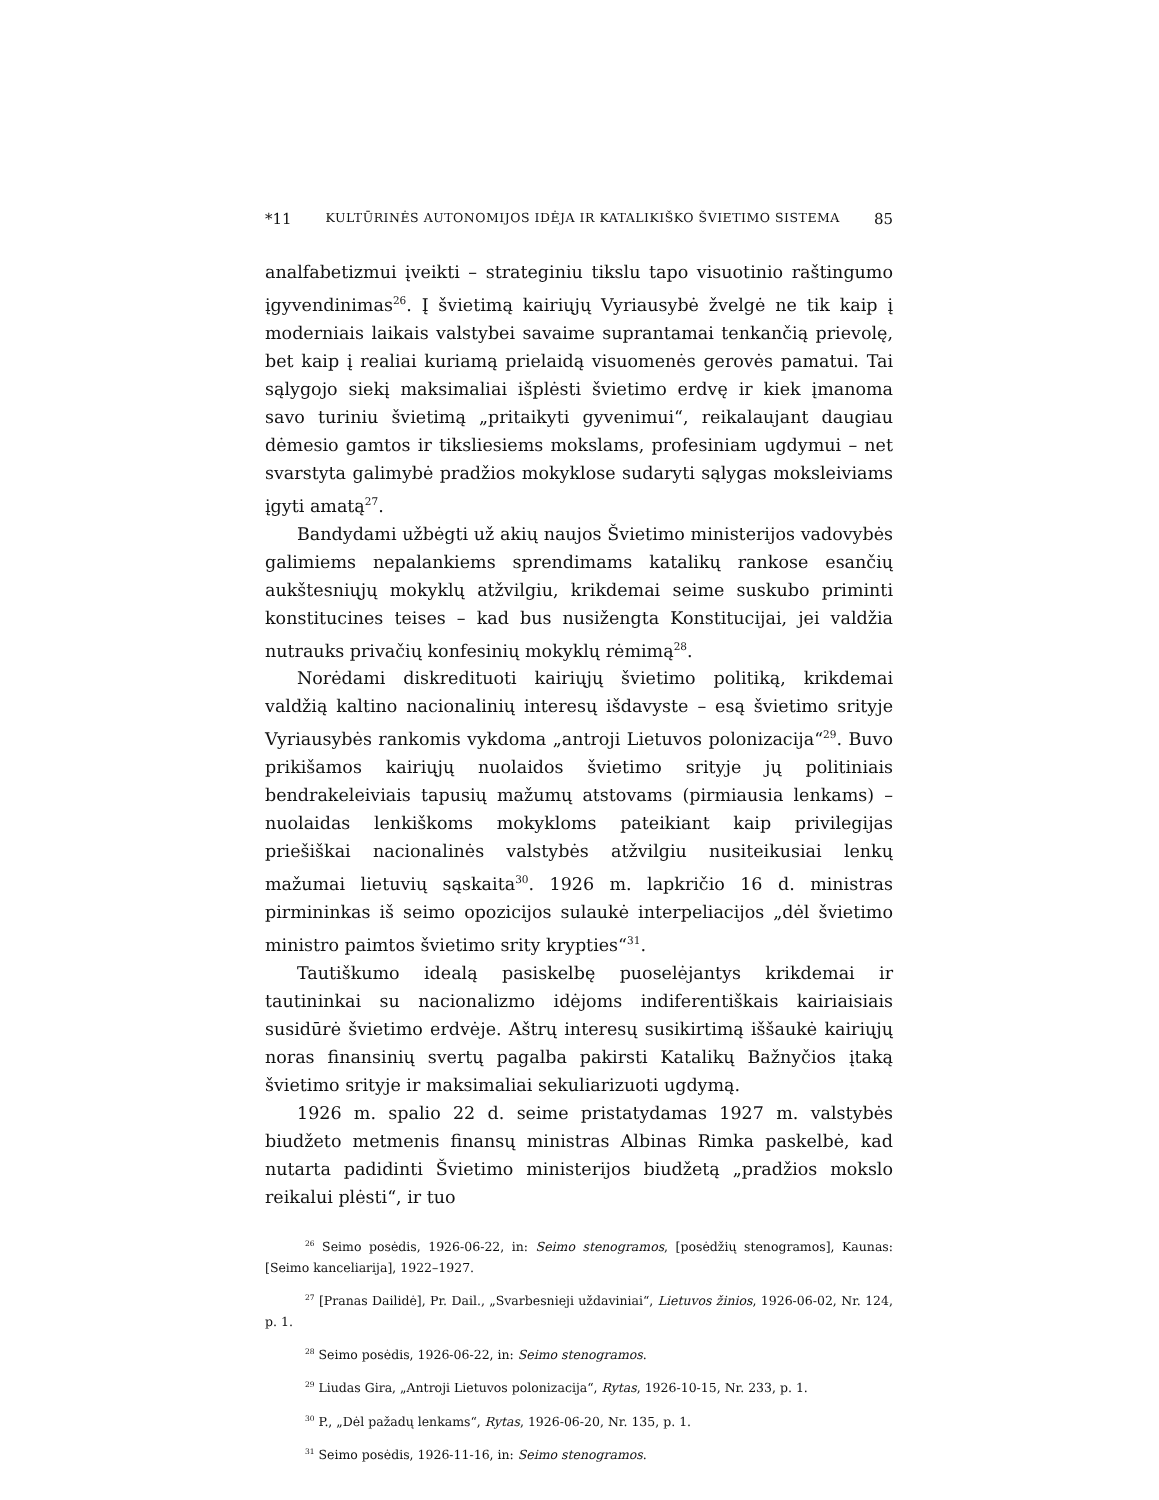*11 KULTŪRINĖS AUTONOMIJOS IDĖJA IR KATALIKIŠKO ŠVIETIMO SISTEMA 85
analfabetizmui įveikti – strateginiu tikslu tapo visuotinio raštingumo įgyvendinimas<sup>26</sup>. Į švietimą kairiųjų Vyriausybė žvelgė ne tik kaip į moderniais laikais valstybei savaime suprantamai tenkančią prievolę, bet kaip į realiai kuriamą prielaidą visuomenės gerovės pamatui. Tai sąlygojo siekį maksimaliai išplėsti švietimo erdvę ir kiek įmanoma savo turiniu švietimą „pritaikyti gyvenimui“, reikalaujant daugiau dėmesio gamtos ir tiksliesiems mokslams, profesiniam ugdymui – net svarstyta galimybė pradžios mokyklose sudaryti sąlygas moksleiviams įgyti amatą<sup>27</sup>.
Bandydami užbėgti už akių naujos Švietimo ministerijos vadovybės galimiems nepalankiems sprendimams katalikų rankose esančių aukštesniųjų mokyklų atžvilgiu, krikdemai seime suskubo priminti konstitucines teises – kad bus nusižengta Konstitucijai, jei valdžia nutrauks privačių konfesinių mokyklų rėmimą<sup>28</sup>.
Norėdami diskredituoti kairiųjų švietimo politiką, krikdemai valdžią kaltino nacionalinių interesų išdavyste – esą švietimo srityje Vyriausybės rankomis vykdoma „antroji Lietuvos polonizacija“<sup>29</sup>. Buvo prikišamos kairiųjų nuolaidos švietimo srityje jų politiniais bendrakeleiviais tapusių mažumų atstovams (pirmiausia lenkams) – nuolaidas lenkiškoms mokykloms pateikiant kaip privilegijas priešiškai nacionalinės valstybės atžvilgiu nusiteikusiai lenkų mažumai lietuvių sąskaita<sup>30</sup>. 1926 m. lapkričio 16 d. ministras pirmininkas iš seimo opozicijos sulaukė interpeliacijos „dėl švietimo ministro paimtos švietimo srity krypties“<sup>31</sup>.
Tautiškumo idealą pasiskelbę puoselėjantys krikdemai ir tautininkai su nacionalizmo idėjoms indiferentiškais kairiaisiais susidūrė švietimo erdvėje. Aštrų interesų susikirtimą iššaukė kairiųjų noras finansinių svertų pagalba pakirsti Katalikų Bažnyčios įtaką švietimo srityje ir maksimaliai sekuliarizuoti ugdymą.
1926 m. spalio 22 d. seime pristatydamas 1927 m. valstybės biudžeto metmenis finansų ministras Albinas Rimka paskelbė, kad nutarta padidinti Švietimo ministerijos biudžetą „pradžios mokslo reikalui plėsti“, ir tuo
<sup>26</sup> Seimo posėdis, 1926-06-22, in: Seimo stenogramos, [posėdžių stenogramos], Kaunas: [Seimo kanceliarija], 1922–1927.
<sup>27</sup> [Pranas Dailidė], Pr. Dail., „Svarbesnieji uždaviniai“, Lietuvos žinios, 1926-06-02, Nr. 124, p. 1.
<sup>28</sup> Seimo posėdis, 1926-06-22, in: Seimo stenogramos.
<sup>29</sup> Liudas Gira, „Antroji Lietuvos polonizacija“, Rytas, 1926-10-15, Nr. 233, p. 1.
<sup>30</sup> P., „Dėl pažadų lenkams“, Rytas, 1926-06-20, Nr. 135, p. 1.
<sup>31</sup> Seimo posėdis, 1926-11-16, in: Seimo stenogramos.